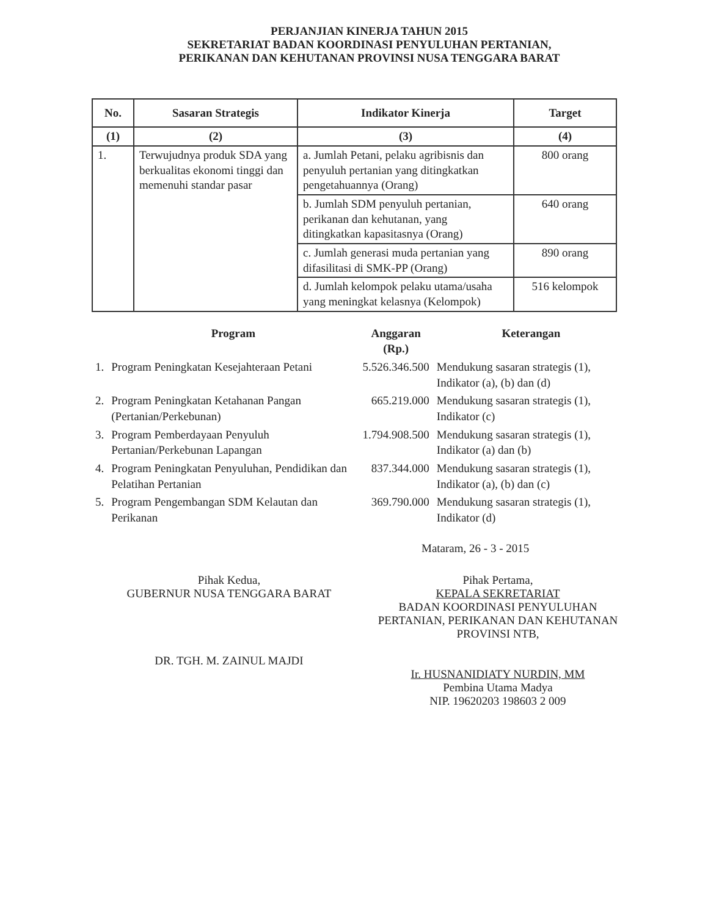PERJANJIAN KINERJA TAHUN 2015
SEKRETARIAT BADAN KOORDINASI PENYULUHAN PERTANIAN,
PERIKANAN DAN KEHUTANAN PROVINSI NUSA TENGGARA BARAT
| No. | Sasaran Strategis | Indikator Kinerja | Target |
| --- | --- | --- | --- |
| (1) | (2) | (3) | (4) |
| 1. | Terwujudnya produk SDA yang berkualitas ekonomi tinggi dan memenuhi standar pasar | a. Jumlah Petani, pelaku agribisnis dan penyuluh pertanian yang ditingkatkan pengetahuannya (Orang) | 800 orang |
| | | b. Jumlah SDM penyuluh pertanian, perikanan dan kehutanan, yang ditingkatkan kapasitasnya (Orang) | 640 orang |
| | | c. Jumlah generasi muda pertanian yang difasilitasi di SMK-PP (Orang) | 890 orang |
| | | d. Jumlah kelompok pelaku utama/usaha yang meningkat kelasnya (Kelompok) | 516 kelompok |
| | Program | Anggaran (Rp.) | Keterangan |
| --- | --- | --- | --- |
| 1. | Program Peningkatan Kesejahteraan Petani | 5.526.346.500 | Mendukung sasaran strategis (1), Indikator (a), (b) dan (d) |
| 2. | Program Peningkatan Ketahanan Pangan (Pertanian/Perkebunan) | 665.219.000 | Mendukung sasaran strategis (1), Indikator (c) |
| 3. | Program Pemberdayaan Penyuluh Pertanian/Perkebunan Lapangan | 1.794.908.500 | Mendukung sasaran strategis (1), Indikator (a) dan (b) |
| 4. | Program Peningkatan Penyuluhan, Pendidikan dan Pelatihan Pertanian | 837.344.000 | Mendukung sasaran strategis (1), Indikator (a), (b) dan (c) |
| 5. | Program Pengembangan SDM Kelautan dan Perikanan | 369.790.000 | Mendukung sasaran strategis (1), Indikator (d) |
Mataram, 26 - 3 - 2015
Pihak Kedua,
GUBERNUR NUSA TENGGARA BARAT
DR. TGH. M. ZAINUL MAJDI
Pihak Pertama,
KEPALA SEKRETARIAT
BADAN KOORDINASI PENYULUHAN PERTANIAN, PERIKANAN DAN KEHUTANAN PROVINSI NTB,
Ir. HUSNANIDIATY NURDIN, MM
Pembina Utama Madya
NIP. 19620203 198603 2 009